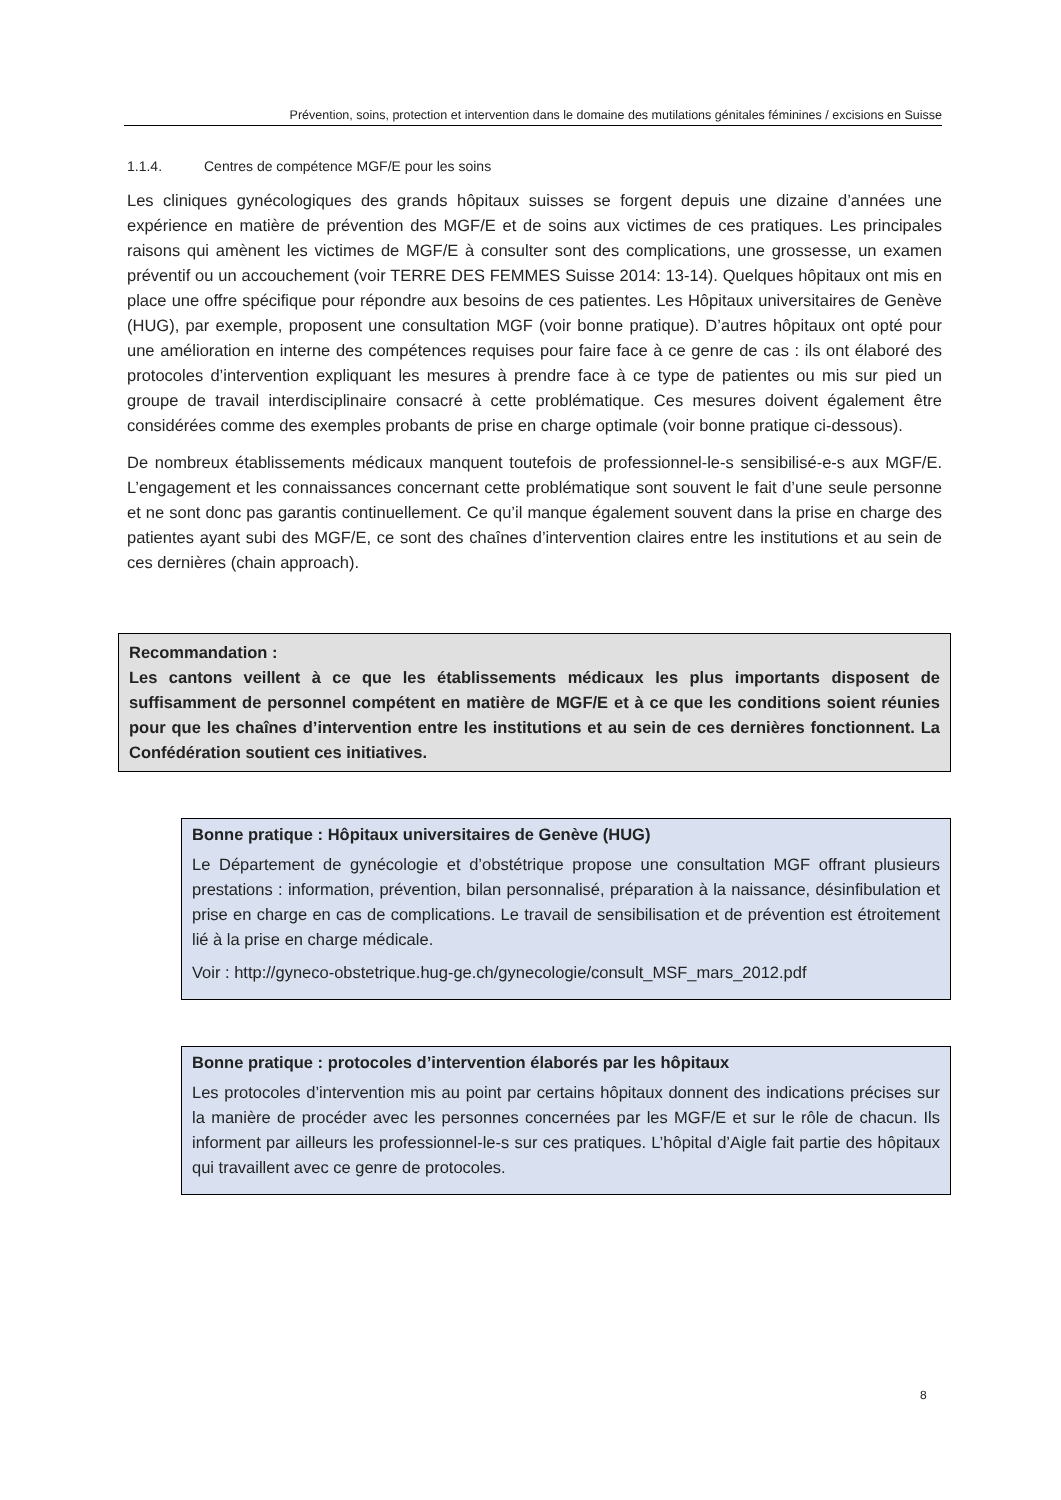Prévention, soins, protection et intervention dans le domaine des mutilations génitales féminines / excisions en Suisse
1.1.4. Centres de compétence MGF/E pour les soins
Les cliniques gynécologiques des grands hôpitaux suisses se forgent depuis une dizaine d’années une expérience en matière de prévention des MGF/E et de soins aux victimes de ces pratiques. Les principales raisons qui amènent les victimes de MGF/E à consulter sont des com­plications, une grossesse, un examen préventif ou un accouchement (voir TERRE DES FEMMES Suisse 2014: 13-14). Quelques hôpitaux ont mis en place une offre spécifique pour répondre aux besoins de ces patientes. Les Hôpitaux universitaires de Genève (HUG), par exemple, proposent une consultation MGF (voir bonne pratique). D’autres hôpitaux ont opté pour une amélioration en interne des compétences requises pour faire face à ce genre de cas : ils ont élaboré des proto­coles d’intervention expliquant les mesures à prendre face à ce type de patientes ou mis sur pied un groupe de travail interdisciplinaire consacré à cette problématique. Ces mesures doivent éga­lement être considérées comme des exemples probants de prise en charge optimale (voir bonne pratique ci-dessous).
De nombreux établissements médicaux manquent toutefois de professionnel-le-s sensibilisé-e-s aux MGF/E. L’engagement et les connaissances concernant cette problématique sont souvent le fait d’une seule personne et ne sont donc pas garantis continuellement. Ce qu’il manque égale­ment souvent dans la prise en charge des patientes ayant subi des MGF/E, ce sont des chaînes d’intervention claires entre les institutions et au sein de ces dernières (chain approach).
Recommandation :
Les cantons veillent à ce que les établissements médicaux les plus importants disposent de suffisamment de personnel compétent en matière de MGF/E et à ce que les conditions soient réunies pour que les chaînes d’intervention entre les institutions et au sein de ces dernières fonctionnent. La Confédération soutient ces initiatives.
Bonne pratique : Hôpitaux universitaires de Genève (HUG)
Le Département de gynécologie et d’obstétrique propose une consultation MGF offrant plusieurs prestations : information, prévention, bilan personnalisé, préparation à la nais­sance, désinfibulation et prise en charge en cas de complications. Le travail de sensibili­sation et de prévention est étroitement lié à la prise en charge médicale.
Voir : http://gyneco-obstetrique.hug-ge.ch/gynecologie/consult_MSF_mars_2012.pdf
Bonne pratique : protocoles d’intervention élaborés par les hôpitaux
Les protocoles d’intervention mis au point par certains hôpitaux donnent des indications précises sur la manière de procéder avec les personnes concernées par les MGF/E et sur le rôle de chacun. Ils informent par ailleurs les professionnel-le-s sur ces pratiques. L’hôpital d’Aigle fait partie des hôpitaux qui travaillent avec ce genre de protocoles.
8